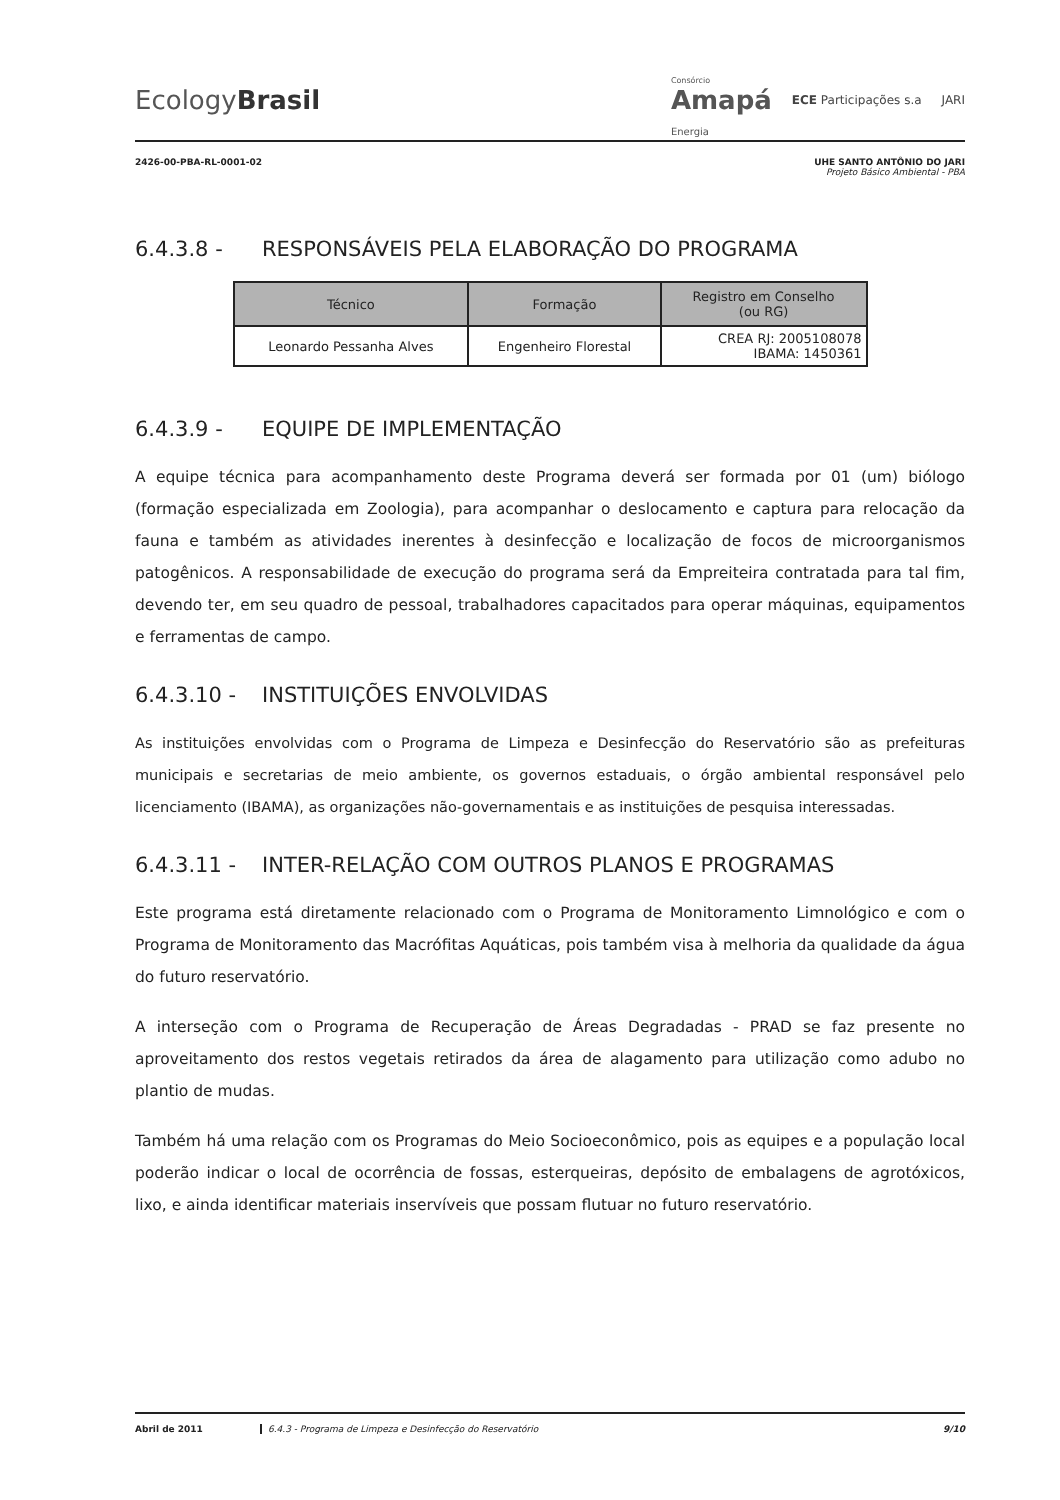EcologyBrasil
Consórcio
Amapá
Energia
ECE Participações s.a JARI
2426-00-PBA-RL-0001-02 UHE SANTO ANTÔNIO DO JARI
Projeto Básico Ambiental - PBA
6.4.3.8 - RESPONSÁVEIS PELA ELABORAÇÃO DO PROGRAMA
| Técnico | Formação | Registro em Conselho (ou RG) |
| --- | --- | --- |
| Leonardo Pessanha Alves | Engenheiro Florestal | CREA RJ: 2005108078 IBAMA: 1450361 |
6.4.3.9 - EQUIPE DE IMPLEMENTAÇÃO
A equipe técnica para acompanhamento deste Programa deverá ser formada por 01 (um) biólogo (formação especializada em Zoologia), para acompanhar o deslocamento e captura para relocação da fauna e também as atividades inerentes à desinfecção e localização de focos de microorganismos patogênicos. A responsabilidade de execução do programa será da Empreiteira contratada para tal fim, devendo ter, em seu quadro de pessoal, trabalhadores capacitados para operar máquinas, equipamentos e ferramentas de campo.
6.4.3.10 - INSTITUIÇÕES ENVOLVIDAS
As instituições envolvidas com o Programa de Limpeza e Desinfecção do Reservatório são as prefeituras municipais e secretarias de meio ambiente, os governos estaduais, o órgão ambiental responsável pelo licenciamento (IBAMA), as organizações não-governamentais e as instituições de pesquisa interessadas.
6.4.3.11 - INTER-RELAÇÃO COM OUTROS PLANOS E PROGRAMAS
Este programa está diretamente relacionado com o Programa de Monitoramento Limnológico e com o Programa de Monitoramento das Macrófitas Aquáticas, pois também visa à melhoria da qualidade da água do futuro reservatório.
A interseção com o Programa de Recuperação de Áreas Degradadas - PRAD se faz presente no aproveitamento dos restos vegetais retirados da área de alagamento para utilização como adubo no plantio de mudas.
Também há uma relação com os Programas do Meio Socioeconômico, pois as equipes e a população local poderão indicar o local de ocorrência de fossas, esterqueiras, depósito de embalagens de agrotóxicos, lixo, e ainda identificar materiais inservíveis que possam flutuar no futuro reservatório.
Abril de 2011 6.4.3 - Programa de Limpeza e Desinfecção do Reservatório 9/10